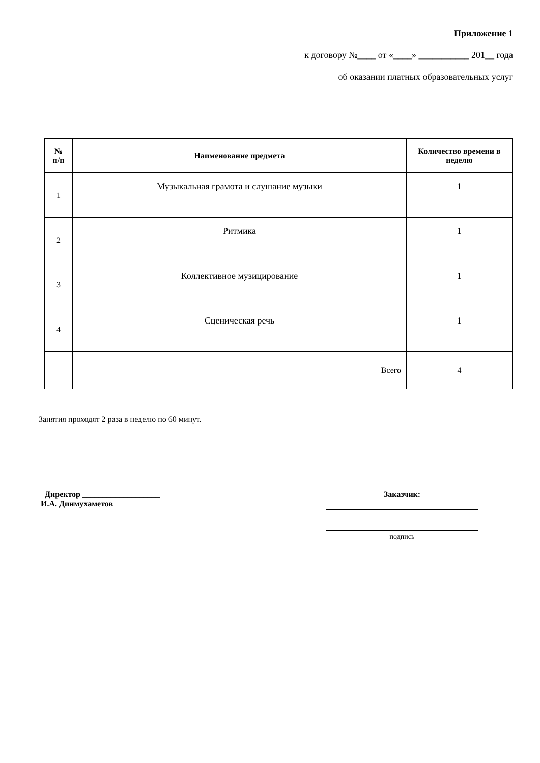Приложение 1
к договору №____ от «____» ___________ 201__ года
об оказании платных образовательных услуг
| № п/п | Наименование предмета | Количество времени в неделю |
| --- | --- | --- |
| 1 | Музыкальная грамота и слушание музыки | 1 |
| 2 | Ритмика | 1 |
| 3 | Коллективное музицирование | 1 |
| 4 | Сценическая речь | 1 |
| | Всего | 4 |
Занятия проходят 2 раза в неделю по 60 минут.
Директор ___________________
И.А. Динмухаметов
Заказчик:
подпись